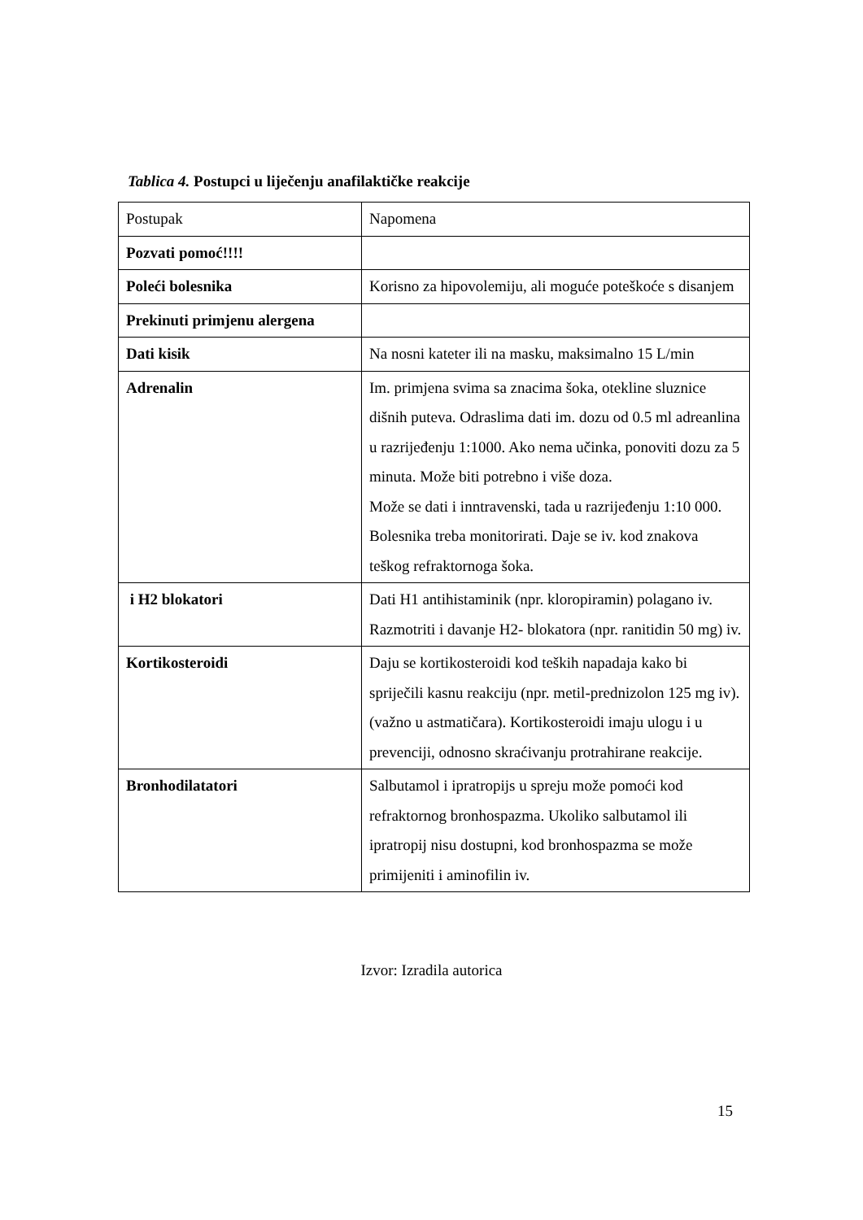Tablica 4. Postupci u liječenju anafilaktičke reakcije
| Postupak | Napomena |
| Pozvati pomoć!!!! | |
| Poleći bolesnika | Korisno za hipovolemiju, ali moguće poteškoće s disanjem |
| Prekinuti primjenu alergena | |
| Dati kisik | Na nosni kateter ili na masku, maksimalno 15 L/min |
| Adrenalin | Im. primjena svima sa znacima šoka, otekline sluznice dišnih puteva. Odraslima dati im. dozu od 0.5 ml adreanlina u razrijeđenju 1:1000. Ako nema učinka, ponoviti dozu za 5 minuta. Može biti potrebno i više doza. Može se dati i inntravenski, tada u razrijeđenju 1:10 000. Bolesnika treba monitorirati. Daje se iv. kod znakova teškog refraktornoga šoka. |
| i H2 blokatori | Dati H1 antihistaminik (npr. kloropiramin) polagano iv. Razmotriti i davanje H2- blokatora (npr. ranitidin 50 mg) iv. |
| Kortikosteroidi | Daju se kortikosteroidi kod teških napadaja kako bi spriječili kasnu reakciju (npr. metil-prednizolon 125 mg iv). (važno u astmatičara). Kortikosteroidi imaju ulogu i u prevenciji, odnosno skraćivanju protrahirane reakcije. |
| Bronhodilatatori | Salbutamol i ipratropijs u spreju može pomoći kod refraktornog bronhospazma. Ukoliko salbutamol ili ipratropij nisu dostupni, kod bronhospazma se može primijeniti i aminofilin iv. |
Izvor: Izradila autorica
15